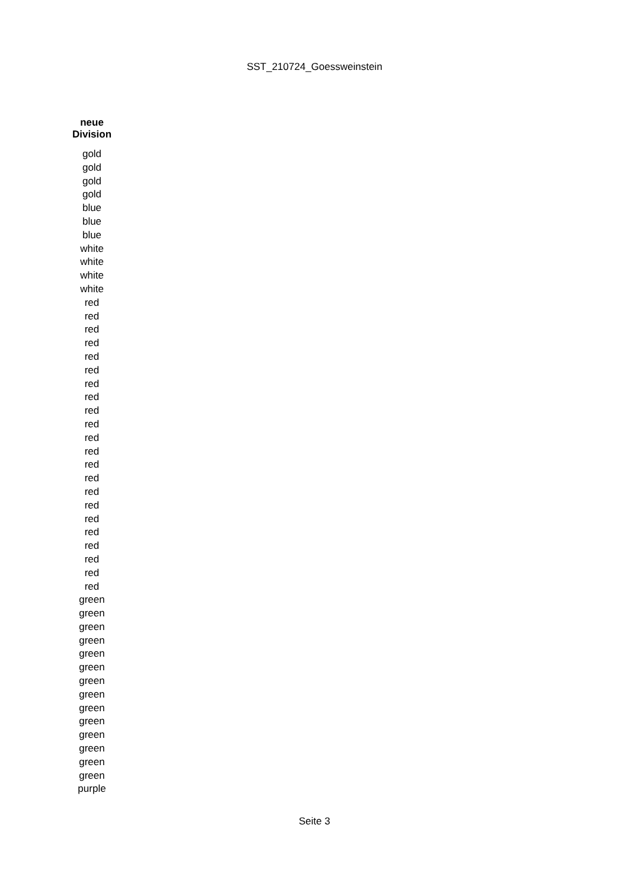SST_210724_Goessweinstein
| neue Division |
| --- |
| gold |
| gold |
| gold |
| gold |
| blue |
| blue |
| blue |
| white |
| white |
| white |
| white |
| red |
| red |
| red |
| red |
| red |
| red |
| red |
| red |
| red |
| red |
| red |
| red |
| red |
| red |
| red |
| red |
| red |
| red |
| red |
| red |
| red |
| red |
| green |
| green |
| green |
| green |
| green |
| green |
| green |
| green |
| green |
| green |
| green |
| green |
| green |
| green |
| purple |
Seite 3